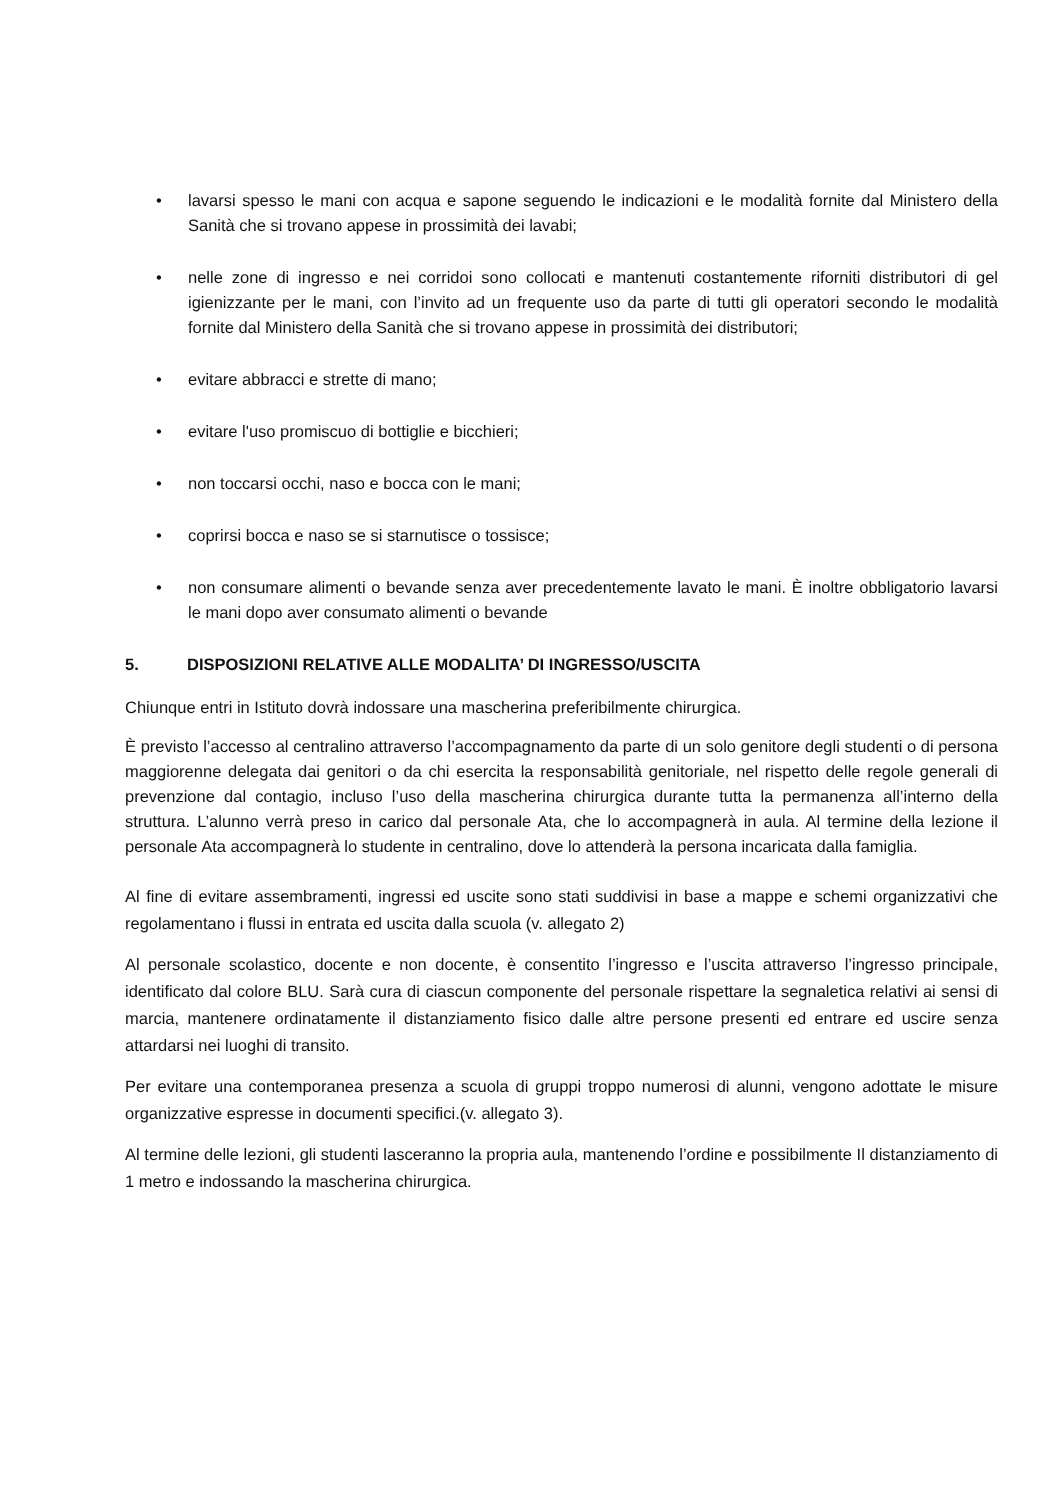• lavarsi spesso le mani con acqua e sapone seguendo le indicazioni e le modalità fornite dal Ministero della Sanità che si trovano appese in prossimità dei lavabi;
• nelle zone di ingresso e nei corridoi sono collocati e mantenuti costantemente riforniti distributori di gel igienizzante per le mani, con l’invito ad un frequente uso da parte di tutti gli operatori secondo le modalità fornite dal Ministero della Sanità che si trovano appese in prossimità dei distributori;
• evitare abbracci e strette di mano;
• evitare l'uso promiscuo di bottiglie e bicchieri;
• non toccarsi occhi, naso e bocca con le mani;
• coprirsi bocca e naso se si starnutisce o tossisce;
• non consumare alimenti o bevande senza aver precedentemente lavato le mani. È inoltre obbligatorio lavarsi le mani dopo aver consumato alimenti o bevande
5. DISPOSIZIONI RELATIVE ALLE MODALITA’ DI INGRESSO/USCITA
Chiunque entri in Istituto dovrà indossare una mascherina preferibilmente chirurgica.
È previsto l’accesso al centralino attraverso l’accompagnamento da parte di un solo genitore degli studenti o di persona maggiorenne delegata dai genitori o da chi esercita la responsabilità genitoriale, nel rispetto delle regole generali di prevenzione dal contagio, incluso l’uso della mascherina chirurgica durante tutta la permanenza all’interno della struttura. L’alunno verrà preso in carico dal personale Ata, che lo accompagnerà in aula. Al termine della lezione il personale Ata accompagnerà lo studente in centralino, dove lo attenderà la persona incaricata dalla famiglia.
Al fine di evitare assembramenti, ingressi ed uscite sono stati suddivisi in base a mappe e schemi organizzativi che regolamentano i flussi in entrata ed uscita dalla scuola (v. allegato 2)
Al personale scolastico, docente e non docente, è consentito l’ingresso e l’uscita attraverso l’ingresso principale, identificato dal colore BLU. Sarà cura di ciascun componente del personale rispettare la segnaletica relativi ai sensi di marcia, mantenere ordinatamente il distanziamento fisico dalle altre persone presenti ed entrare ed uscire senza attardarsi nei luoghi di transito.
Per evitare una contemporanea presenza a scuola di gruppi troppo numerosi di alunni, vengono adottate le misure organizzative espresse in documenti specifici.(v. allegato 3).
Al termine delle lezioni, gli studenti lasceranno la propria aula, mantenendo l’ordine e possibilmente Il distanziamento di 1 metro e indossando la mascherina chirurgica.